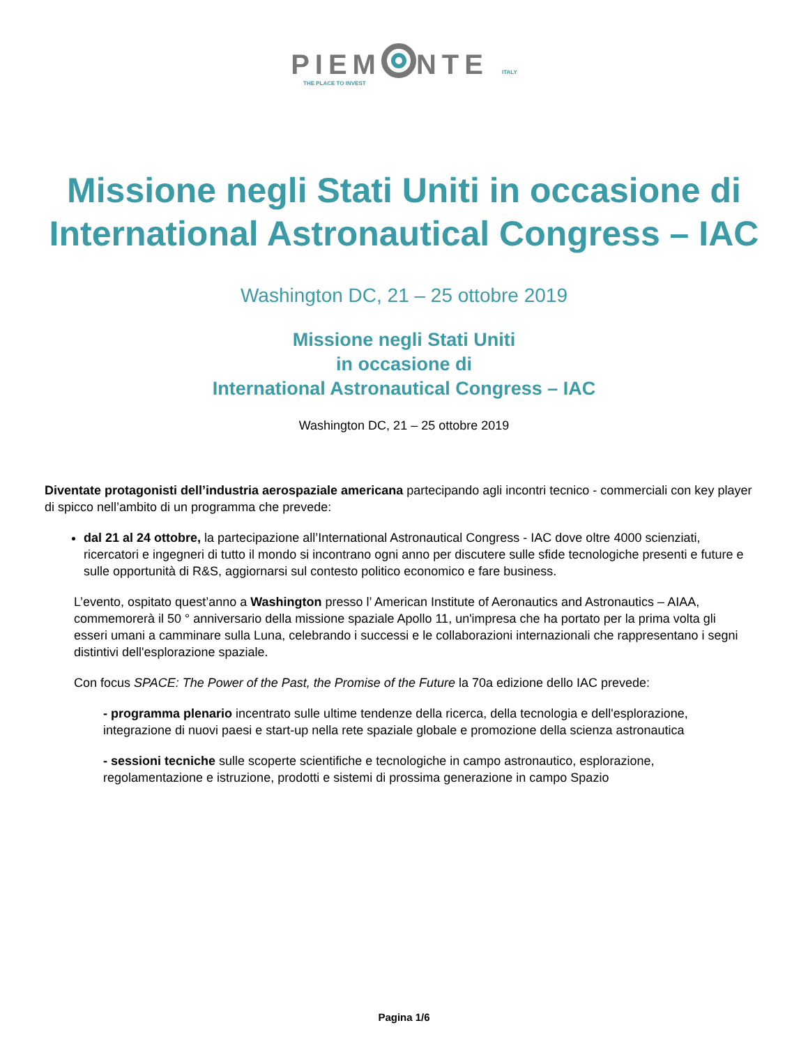PIEM NTE ITALY
THE PLACE TO INVEST
Missione negli Stati Uniti in occasione di International Astronautical Congress – IAC
Washington DC, 21 – 25 ottobre 2019
Missione negli Stati Uniti
in occasione di
International Astronautical Congress – IAC
Washington DC, 21 – 25 ottobre 2019
Diventate protagonisti dell’industria aerospaziale americana partecipando agli incontri tecnico - commerciali con key player di spicco nell’ambito di un programma che prevede:
dal 21 al 24 ottobre, la partecipazione all’International Astronautical Congress - IAC dove oltre 4000 scienziati, ricercatori e ingegneri di tutto il mondo si incontrano ogni anno per discutere sulle sfide tecnologiche presenti e future e sulle opportunità di R&S, aggiornarsi sul contesto politico economico e fare business.
L’evento, ospitato quest’anno a Washington presso l’ American Institute of Aeronautics and Astronautics – AIAA, commemorerà il 50 ° anniversario della missione spaziale Apollo 11, un'impresa che ha portato per la prima volta gli esseri umani a camminare sulla Luna, celebrando i successi e le collaborazioni internazionali che rappresentano i segni distintivi dell'esplorazione spaziale.
Con focus SPACE: The Power of the Past, the Promise of the Future la 70a edizione dello IAC prevede:
- programma plenario incentrato sulle ultime tendenze della ricerca, della tecnologia e dell'esplorazione, integrazione di nuovi paesi e start-up nella rete spaziale globale e promozione della scienza astronautica
- sessioni tecniche sulle scoperte scientifiche e tecnologiche in campo astronautico, esplorazione, regolamentazione e istruzione, prodotti e sistemi di prossima generazione in campo Spazio
Pagina 1/6